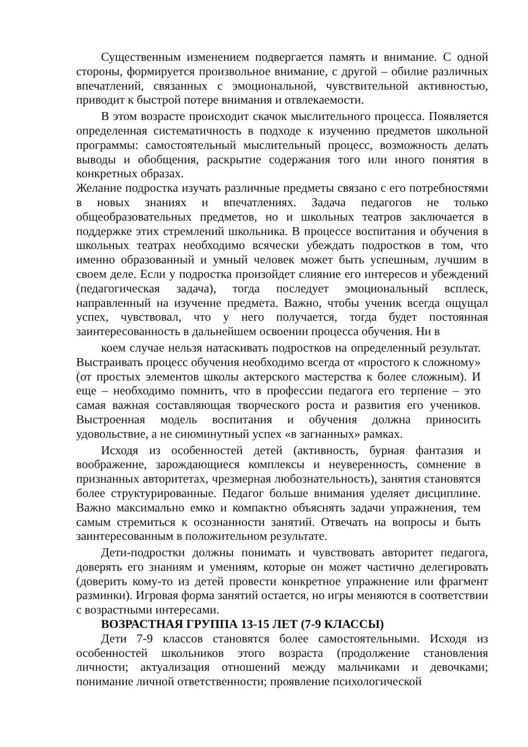Существенным изменением подвергается память и внимание. С одной стороны, формируется произвольное внимание, с другой – обилие различных впечатлений, связанных с эмоциональной, чувствительной активностью, приводит к быстрой потере внимания и отвлекаемости.
В этом возрасте происходит скачок мыслительного процесса. Появляется определенная систематичность в подходе к изучению предметов школьной программы: самостоятельный мыслительный процесс, возможность делать выводы и обобщения, раскрытие содержания того или иного понятия в конкретных образах.
Желание подростка изучать различные предметы связано с его потребностями в новых знаниях и впечатлениях. Задача педагогов не только общеобразовательных предметов, но и школьных театров заключается в поддержке этих стремлений школьника. В процессе воспитания и обучения в школьных театрах необходимо всячески убеждать подростков в том, что именно образованный и умный человек может быть успешным, лучшим в своем деле. Если у подростка произойдет слияние его интересов и убеждений (педагогическая задача), тогда последует эмоциональный всплеск, направленный на изучение предмета. Важно, чтобы ученик всегда ощущал успех, чувствовал, что у него получается, тогда будет постоянная заинтересованность в дальнейшем освоении процесса обучения. Ни в
коем случае нельзя натаскивать подростков на определенный результат. Выстраивать процесс обучения необходимо всегда от «простого к сложному» (от простых элементов школы актерского мастерства к более сложным). И еще – необходимо помнить, что в профессии педагога его терпение – это самая важная составляющая творческого роста и развития его учеников. Выстроенная модель воспитания и обучения должна приносить удовольствие, а не сиюминутный успех «в загнанных» рамках.
Исходя из особенностей детей (активность, бурная фантазия и воображение, зарождающиеся комплексы и неуверенность, сомнение в признанных авторитетах, чрезмерная любознательность), занятия становятся более структурированные. Педагог больше внимания уделяет дисциплине. Важно максимально емко и компактно объяснять задачи упражнения, тем самым стремиться к осознанности занятий. Отвечать на вопросы и быть заинтересованным в положительном результате.
Дети-подростки должны понимать и чувствовать авторитет педагога, доверять его знаниям и умениям, которые он может частично делегировать (доверить кому-то из детей провести конкретное упражнение или фрагмент разминки). Игровая форма занятий остается, но игры меняются в соответствии с возрастными интересами.
ВОЗРАСТНАЯ ГРУППА 13-15 ЛЕТ (7-9 КЛАССЫ)
Дети 7-9 классов становятся более самостоятельными. Исходя из особенностей школьников этого возраста (продолжение становления личности; актуализация отношений между мальчиками и девочками; понимание личной ответственности; проявление психологической